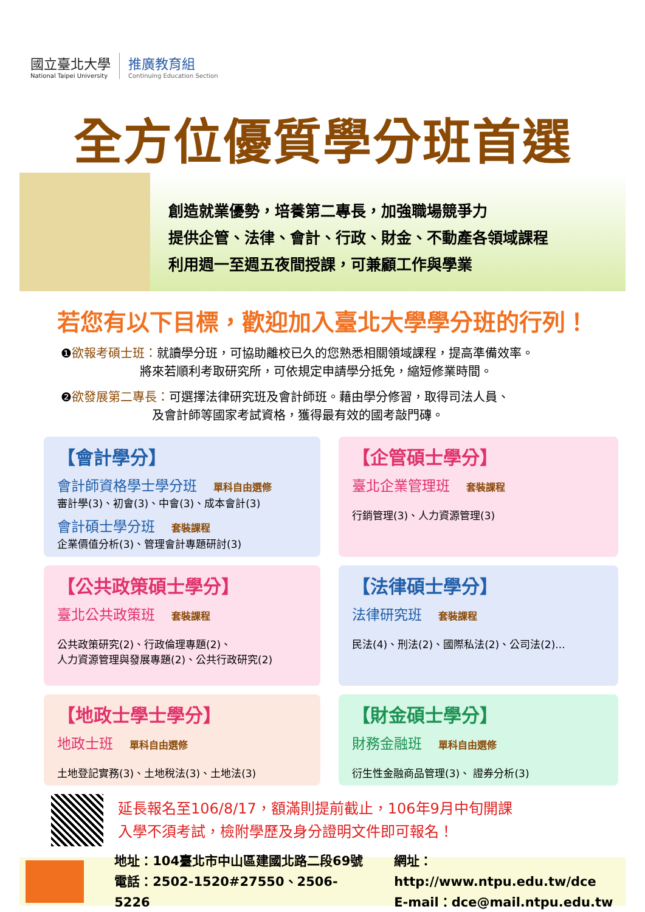國立臺北大學
National Taipei University
推廣教育組
Continuing Education Section
全方位優質學分班首選
創造就業優勢，培養第二專長，加強職場競爭力
提供企管、法律、會計、行政、財金、不動產各領域課程
利用週一至週五夜間授課，可兼顧工作與學業
若您有以下目標，歡迎加入臺北大學學分班的行列！
❶欲報考碩士班：就讀學分班，可協助離校已久的您熟悉相關領域課程，提高準備效率。
       將來若順利考取研究所，可依規定申請學分抵免，縮短修業時間。
❷欲發展第二專長：可選擇法律研究班及會計師班。藉由學分修習，取得司法人員、
        及會計師等國家考試資格，獲得最有效的國考敲門磚。
【會計學分】
會計師資格學士學分班 單科自由選修
審計學(3)、初會(3)、中會(3)、成本會計(3)
會計碩士學分班 套裝課程
企業價值分析(3)、管理會計專題研討(3)
【企管碩士學分】
臺北企業管理班 套裝課程
行銷管理(3)、人力資源管理(3)
【公共政策碩士學分】
臺北公共政策班 套裝課程
公共政策研究(2)、行政倫理專題(2)、
人力資源管理與發展專題(2)、公共行政研究(2)
【法律碩士學分】
法律研究班 套裝課程
民法(4)、刑法(2)、國際私法(2)、公司法(2)...
【地政士學士學分】
地政士班 單科自由選修
土地登記實務(3)、土地稅法(3)、土地法(3)
【財金碩士學分】
財務金融班 單科自由選修
衍生性金融商品管理(3)、 證券分析(3)
延長報名至106/8/17，額滿則提前截止，106年9月中旬開課
入學不須考試，檢附學歷及身分證明文件即可報名！
地址：104臺北市中山區建國北路二段69號
電話：2502-1520#27550、2506-5226
網址：http://www.ntpu.edu.tw/dce
E-mail：dce@mail.ntpu.edu.tw